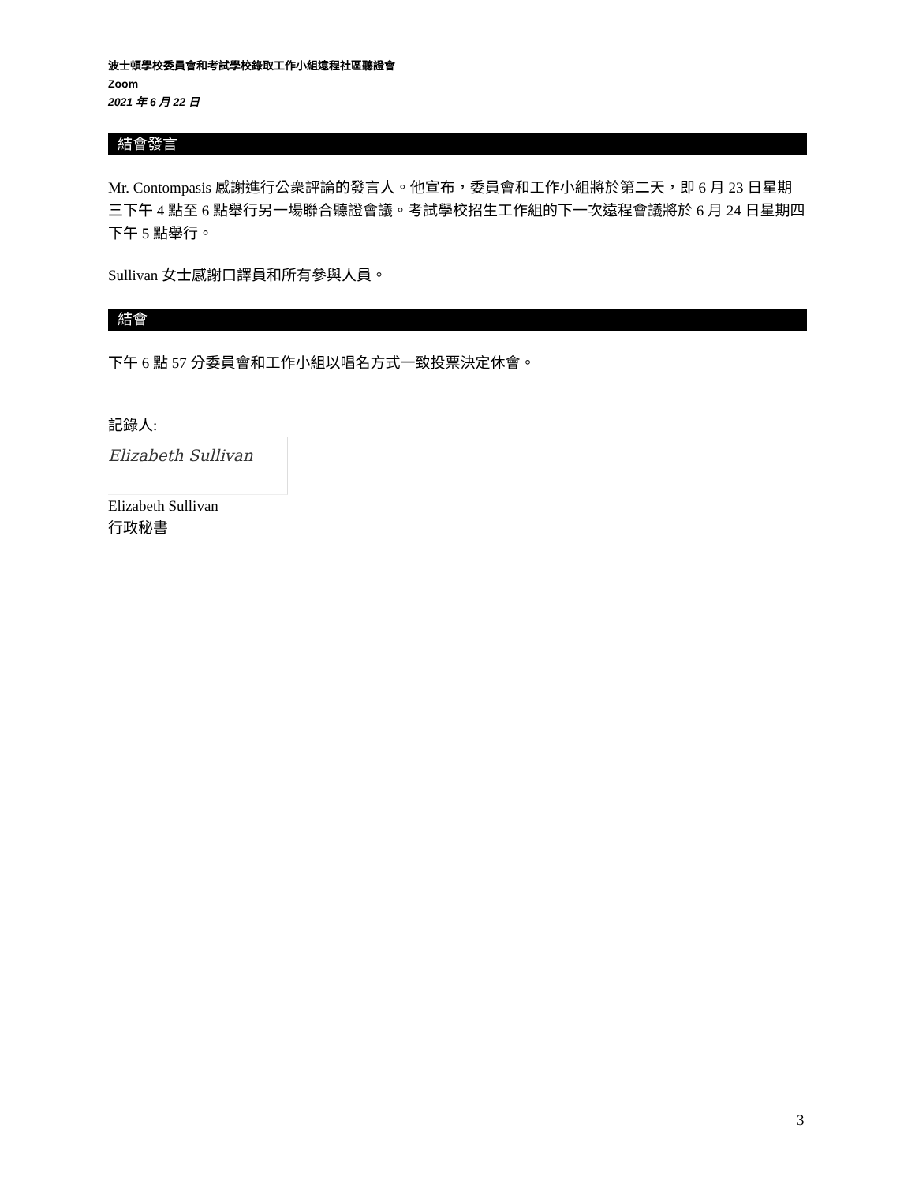波士頓學校委員會和考試學校錄取工作小組遠程社區聽證會
Zoom
2021 年 6 月 22 日
結會發言
Mr. Contompasis 感謝進行公衆評論的發言人。他宣布，委員會和工作小組將於第二天，即 6 月 23 日星期三下午 4 點至 6 點舉行另一場聯合聽證會議。考試學校招生工作組的下一次遠程會議將於 6 月 24 日星期四下午 5 點舉行。
Sullivan 女士感謝口譯員和所有參與人員。
結會
下午 6 點 57 分委員會和工作小組以唱名方式一致投票決定休會。
記錄人:
Elizabeth Sullivan
Elizabeth Sullivan
行政秘書
3